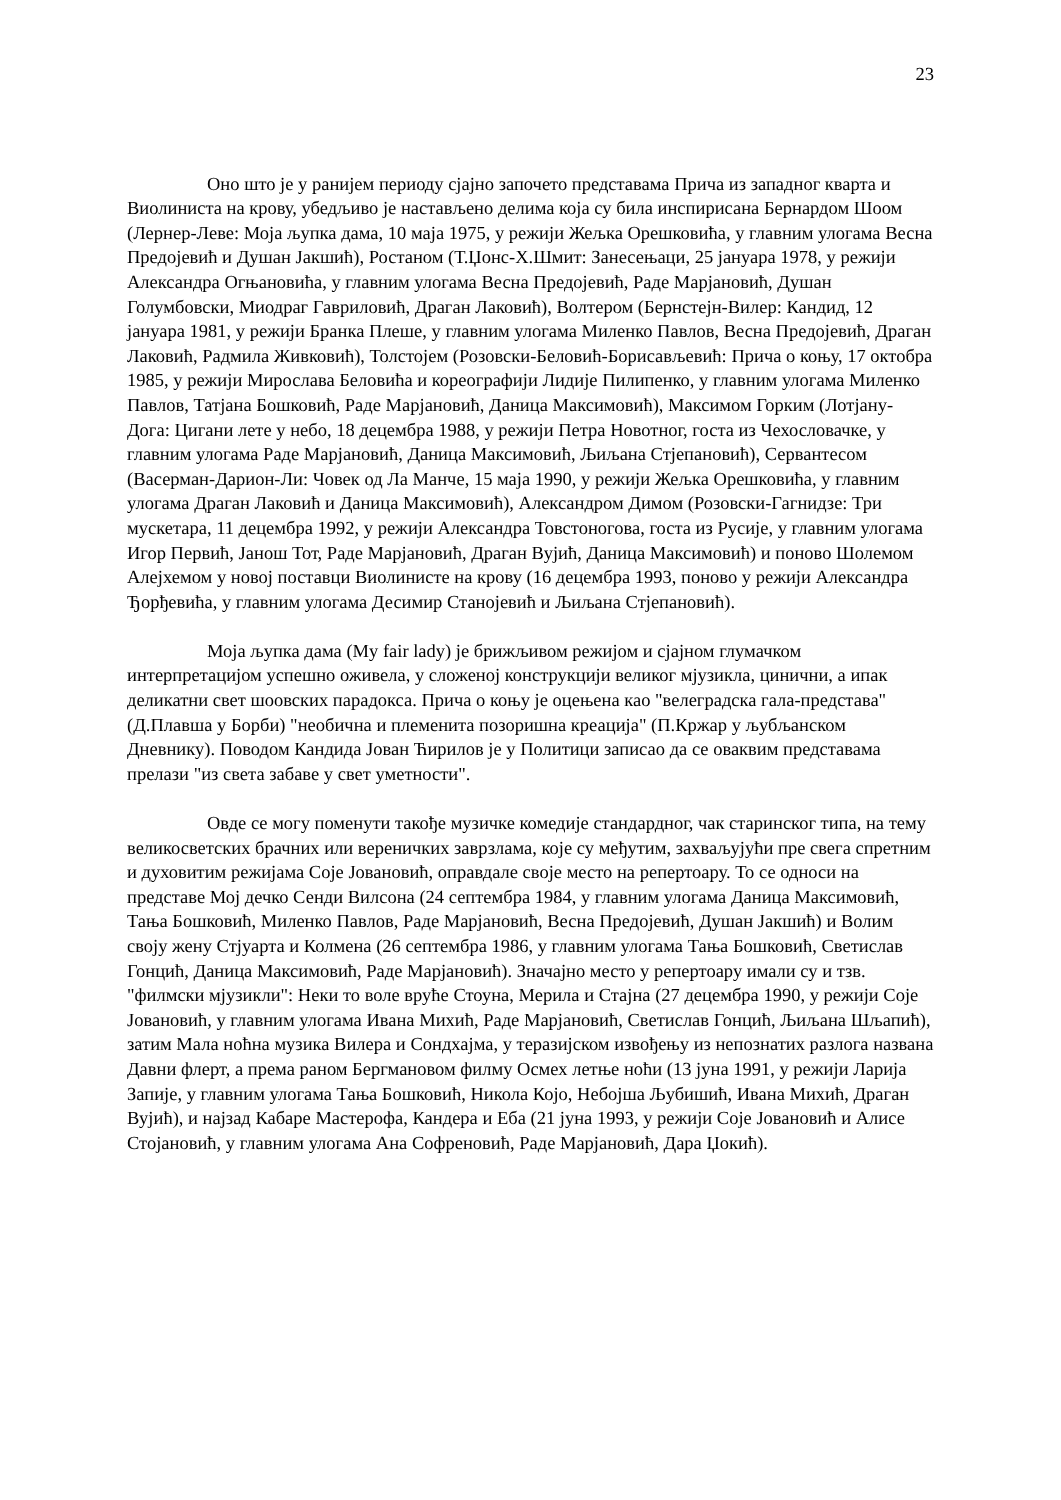23
Оно што је у ранијем периоду сјајно започето представама Прича из западног кварта и Виолиниста на крову, убедљиво је настављено делима која су била инспирисана Бернардом Шоом (Лернер-Леве: Моја љупка дама, 10 маја 1975, у режији Жељка Орешковића, у главним улогама Весна Предојевић и Душан Јакшић), Ростаном (Т.Џонс-Х.Шмит: Занесењаци, 25 јануара 1978, у режији Александра Огњановића, у главним улогама Весна Предојевић, Раде Марјановић, Душан Голумбовски, Миодраг Гавриловић, Драган Лаковић), Волтером (Бернстејн-Вилер: Кандид, 12 јануара 1981, у режији Бранка Плеше, у главним улогама Миленко Павлов, Весна Предојевић, Драган Лаковић, Радмила Живковић), Толстојем (Розовски-Беловић-Борисављевић: Прича о коњу, 17 октобра 1985, у режији Мирослава Беловића и кореографији Лидије Пилипенко, у главним улогама Миленко Павлов, Татјана Бошковић, Раде Марјановић, Даница Максимовић), Максимом Горким (Лотјану-Дога: Цигани лете у небо, 18 децембра 1988, у режији Петра Новотног, госта из Чехословачке, у главним улогама Раде Марјановић, Даница Максимовић, Љиљана Стјепановић), Сервантесом (Васерман-Дарион-Ли: Човек од Ла Манче, 15 маја 1990, у режији Жељка Орешковића, у главним улогама Драган Лаковић и Даница Максимовић), Александром Димом (Розовски-Гагнидзе: Три мускетара, 11 децембра 1992, у режији Александра Товстоногова, госта из Русије, у главним улогама Игор Первић, Јанош Тот, Раде Марјановић, Драган Вујић, Даница Максимовић) и поново Шолемом Алејхемом у новој поставци Виолинисте на крову (16 децембра 1993, поново у режији Александра Ђорђевића, у главним улогама Десимир Станојевић и Љиљана Стјепановић).
Моја љупка дама (My fair lady) је брижљивом режијом и сјајном глумачком интерпретацијом успешно оживела, у сложеној конструкцији великог мјузикла, цинични, а ипак деликатни свет шоовских парадокса. Прича о коњу је оцењена као "велеградска гала-представа" (Д.Плавша у Борби) "необична и племенита позоришна креација" (П.Кржар у љубљанском Дневнику). Поводом Кандида Јован Ћирилов је у Политици записао да се оваквим представама прелази "из света забаве у свет уметности".
Овде се могу поменути такође музичке комедије стандардног, чак старинског типа, на тему великосветских брачних или вереничких заврзлама, које су међутим, захваљујући пре свега спретним и духовитим режијама Соје Јовановић, оправдале своје место на репертоару. То се односи на представе Мој дечко Сенди Вилсона (24 септембра 1984, у главним улогама Даница Максимовић, Тања Бошковић, Миленко Павлов, Раде Марјановић, Весна Предојевић, Душан Јакшић) и Волим своју жену Стјуарта и Колмена (26 септембра 1986, у главним улогама Тања Бошковић, Светислав Гонцић, Даница Максимовић, Раде Марјановић). Значајно место у репертоару имали су и тзв. "филмски мјузикли": Неки то воле вруће Стоуна, Мерила и Стајна (27 децембра 1990, у режији Соје Јовановић, у главним улогама Ивана Михић, Раде Марјановић, Светислав Гонцић, Љиљана Шљапић), затим Мала ноћна музика Вилера и Сондхајма, у теразијском извођењу из непознатих разлога названа Давни флерт, а према раном Бергмановом филму Осмех летње ноћи (13 јуна 1991, у режији Ларија Запије, у главним улогама Тања Бошковић, Никола Којо, Небојша Љубишић, Ивана Михић, Драган Вујић), и најзад Кабаре Мастерофа, Кандера и Еба (21 јуна 1993, у режији Соје Јовановић и Алисе Стојановић, у главним улогама Ана Софреновић, Раде Марјановић, Дара Џокић).